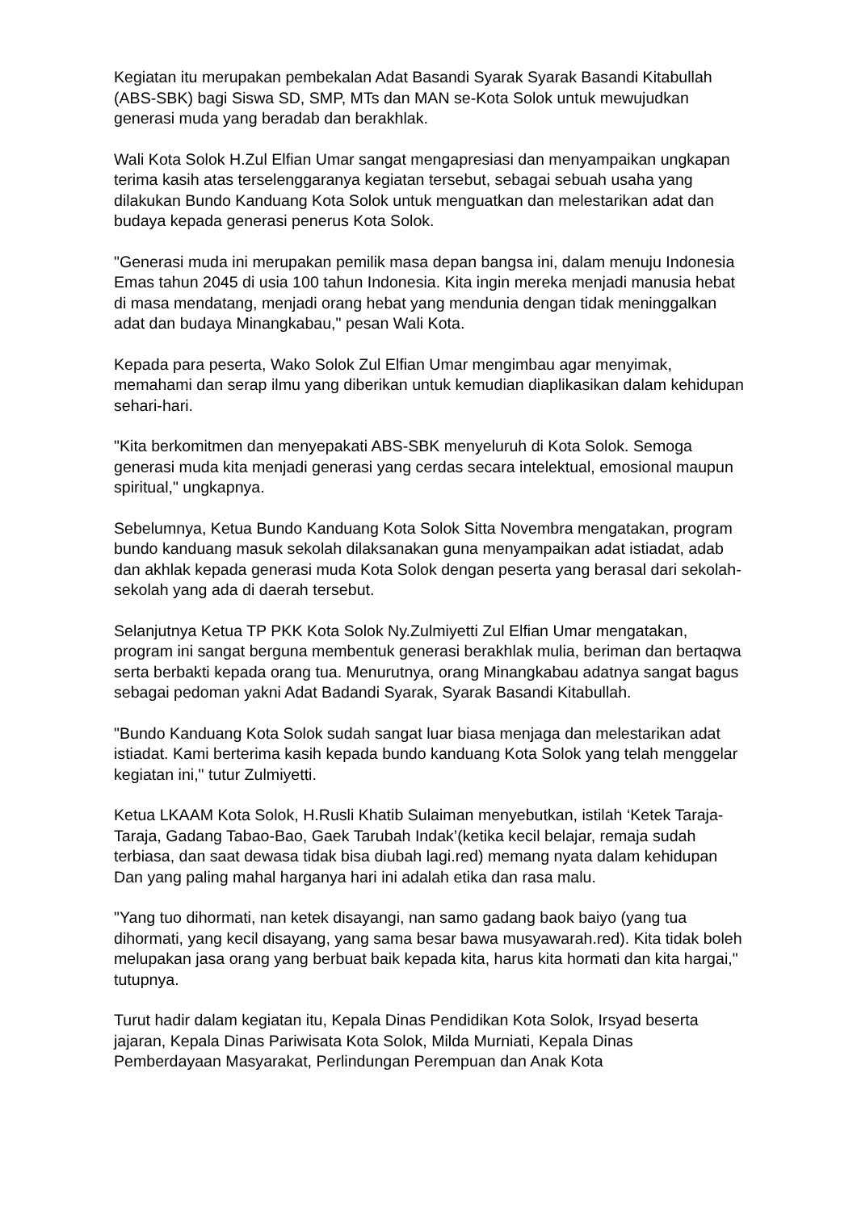Kegiatan itu merupakan pembekalan Adat Basandi Syarak Syarak Basandi Kitabullah (ABS-SBK) bagi Siswa SD, SMP, MTs dan MAN se-Kota Solok untuk mewujudkan generasi muda yang beradab dan berakhlak.
Wali Kota Solok H.Zul Elfian Umar sangat mengapresiasi dan menyampaikan ungkapan terima kasih atas terselenggaranya kegiatan tersebut, sebagai sebuah usaha yang dilakukan Bundo Kanduang Kota Solok untuk menguatkan dan melestarikan adat dan budaya kepada generasi penerus Kota Solok.
"Generasi muda ini merupakan pemilik masa depan bangsa ini, dalam menuju Indonesia Emas tahun 2045 di usia 100 tahun Indonesia. Kita ingin mereka menjadi manusia hebat di masa mendatang, menjadi orang hebat yang mendunia dengan tidak meninggalkan adat dan budaya Minangkabau," pesan Wali Kota.
Kepada para peserta, Wako Solok Zul Elfian Umar mengimbau agar menyimak, memahami dan serap ilmu yang diberikan untuk kemudian diaplikasikan dalam kehidupan sehari-hari.
"Kita berkomitmen dan menyepakati ABS-SBK menyeluruh di Kota Solok. Semoga generasi muda kita menjadi generasi yang cerdas secara intelektual, emosional maupun spiritual," ungkapnya.
Sebelumnya, Ketua Bundo Kanduang Kota Solok Sitta Novembra mengatakan, program bundo kanduang masuk sekolah dilaksanakan guna menyampaikan adat istiadat, adab dan akhlak kepada generasi muda Kota Solok dengan peserta yang berasal dari sekolah-sekolah yang ada di daerah tersebut.
Selanjutnya Ketua TP PKK Kota Solok Ny.Zulmiyetti Zul Elfian Umar mengatakan, program ini sangat berguna membentuk generasi berakhlak mulia, beriman dan bertaqwa serta berbakti kepada orang tua. Menurutnya, orang Minangkabau adatnya sangat bagus sebagai pedoman yakni Adat Badandi Syarak, Syarak Basandi Kitabullah.
"Bundo Kanduang Kota Solok sudah sangat luar biasa menjaga dan melestarikan adat istiadat. Kami berterima kasih kepada bundo kanduang Kota Solok yang telah menggelar kegiatan ini," tutur Zulmiyetti.
Ketua LKAAM Kota Solok, H.Rusli Khatib Sulaiman menyebutkan, istilah ‘Ketek Taraja-Taraja, Gadang Tabao-Bao, Gaek Tarubah Indak’(ketika kecil belajar, remaja sudah terbiasa, dan saat dewasa tidak bisa diubah lagi.red) memang nyata dalam kehidupan Dan yang paling mahal harganya hari ini adalah etika dan rasa malu.
"Yang tuo dihormati, nan ketek disayangi, nan samo gadang baok baiyo (yang tua dihormati, yang kecil disayang, yang sama besar bawa musyawarah.red). Kita tidak boleh melupakan jasa orang yang berbuat baik kepada kita, harus kita hormati dan kita hargai," tutupnya.
Turut hadir dalam kegiatan itu, Kepala Dinas Pendidikan Kota Solok, Irsyad beserta jajaran, Kepala Dinas Pariwisata Kota Solok, Milda Murniati, Kepala Dinas Pemberdayaan Masyarakat, Perlindungan Perempuan dan Anak Kota